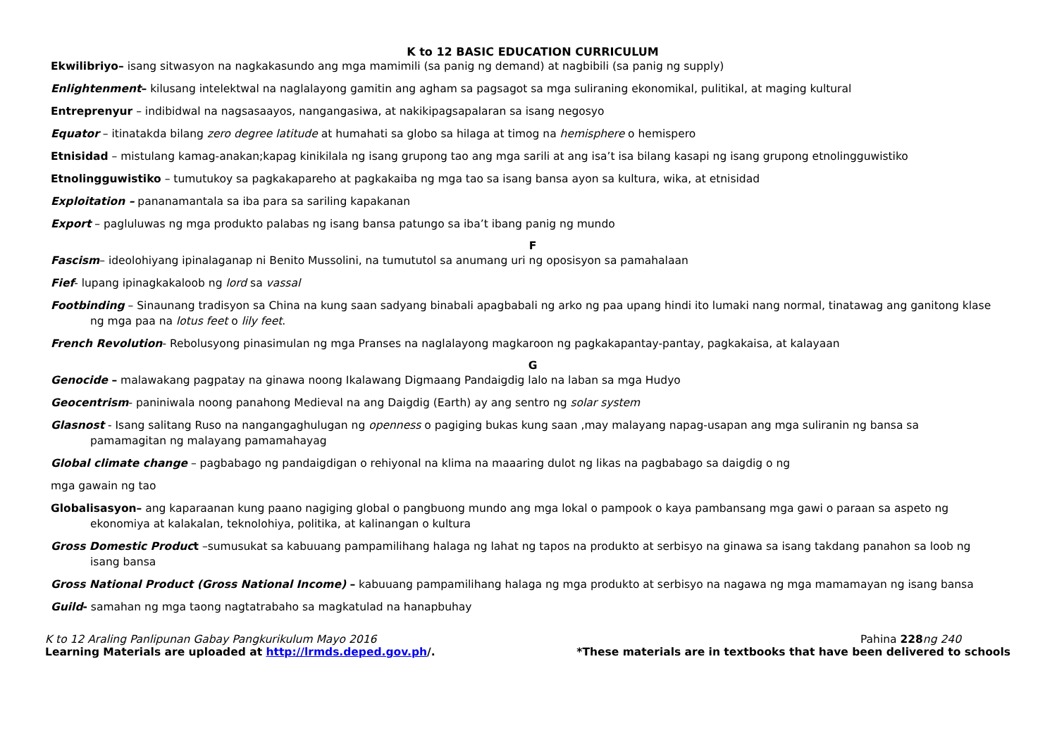K to 12 BASIC EDUCATION CURRICULUM
Ekwilibriyo– isang sitwasyon na nagkakasundo ang mga mamimili (sa panig ng demand) at nagbibili (sa panig ng supply)
Enlightenment– kilusang intelektwal na naglalayong gamitin ang agham sa pagsagot sa mga suliraning ekonomikal, pulitikal, at maging kultural
Entreprenyur – indibidwal na nagsasaayos, nangangasiwa, at nakikipagsapalaran sa isang negosyo
Equator – itinatakda bilang zero degree latitude at humahati sa globo sa hilaga at timog na hemisphere o hemispero
Etnisidad – mistulang kamag-anakan;kapag kinikilala ng isang grupong tao ang mga sarili at ang isa’t isa bilang kasapi ng isang grupong etnolingguwistiko
Etnolingguwistiko – tumutukoy sa pagkakapareho at pagkakaiba ng mga tao sa isang bansa ayon sa kultura, wika, at etnisidad
Exploitation – pananamantala sa iba para sa sariling kapakanan
Export – pagluluwas ng mga produkto palabas ng isang bansa patungo sa iba’t ibang panig ng mundo
F
Fascism– ideolohiyang ipinalaganap ni Benito Mussolini, na tumututol sa anumang uri ng oposisyon sa pamahalaan
Fief- lupang ipinagkakaloob ng lord sa vassal
Footbinding – Sinaunang tradisyon sa China na kung saan sadyang binabali apagbabali ng arko ng paa upang hindi ito lumaki nang normal, tinatawag ang ganitong klase
ng mga paa na lotus feet o lily feet.
French Revolution- Rebolusyong pinasimulan ng mga Pranses na naglalayong magkaroon ng pagkakapantay-pantay, pagkakaisa, at kalayaan
G
Genocide – malawakang pagpatay na ginawa noong Ikalawang Digmaang Pandaigdig lalo na laban sa mga Hudyo
Geocentrism- paniniwala noong panahong Medieval na ang Daigdig (Earth) ay ang sentro ng solar system
Glasnost - Isang salitang Ruso na nangangaghulugan ng openness o pagiging bukas kung saan ,may malayang napag-usapan ang mga suliranin ng bansa sa
pamamagitan ng malayang pamamahayag
Global climate change – pagbabago ng pandaigdigan o rehiyonal na klima na maaaring dulot ng likas na pagbabago sa daigdig o ng
mga gawain ng tao
Globalisasyon– ang kaparaanan kung paano nagiging global o pangbuong mundo ang mga lokal o pampook o kaya pambansang mga gawi o paraan sa aspeto ng
ekonomiya at kalakalan, teknolohiya, politika, at kalinangan o kultura
Gross Domestic Product –sumusukat sa kabuuang pampamilihang halaga ng lahat ng tapos na produkto at serbisyo na ginawa sa isang takdang panahon sa loob ng
isang bansa
Gross National Product (Gross National Income) – kabuuang pampamilihang halaga ng mga produkto at serbisyo na nagawa ng mga mamamayan ng isang bansa
Guild- samahan ng mga taong nagtatrabaho sa magkatulad na hanapbuhay
K to 12 Araling Panlipunan Gabay Pangkurikulum Mayo 2016 Pahina 228 ng 240
Learning Materials are uploaded at http://lrmds.deped.gov.ph/. *These materials are in textbooks that have been delivered to schools